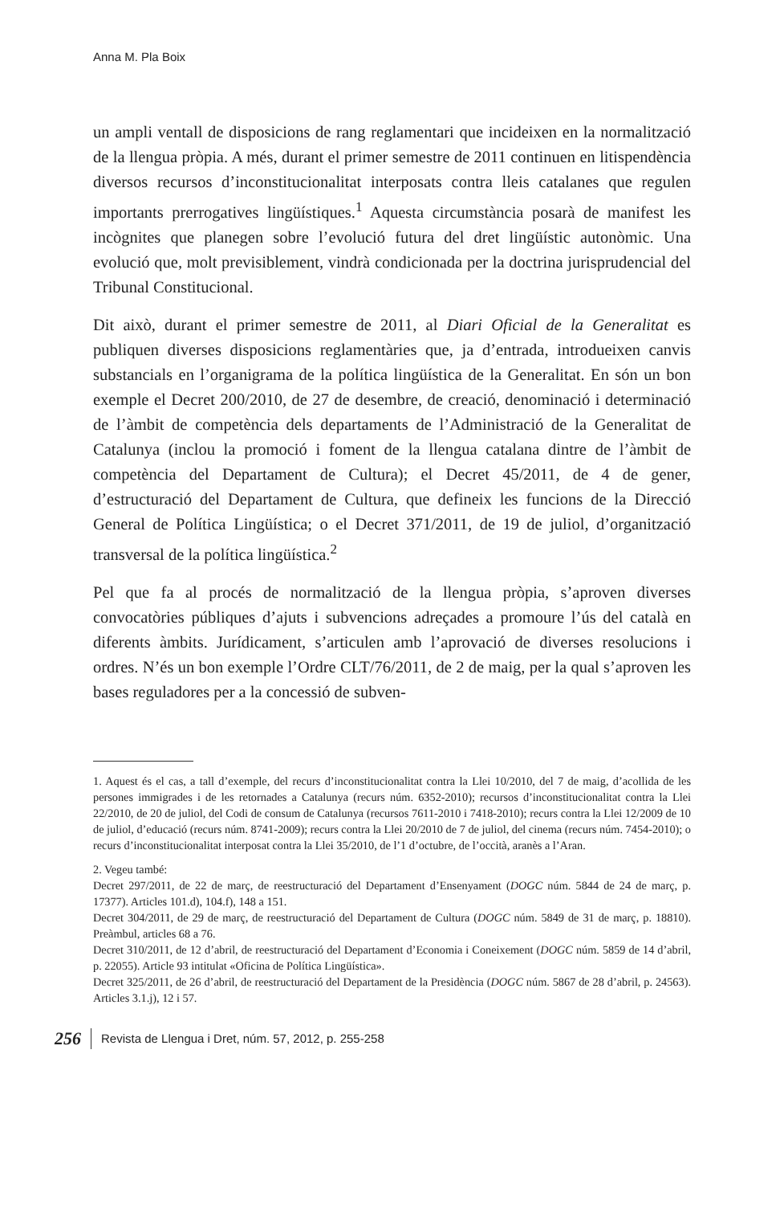Anna M. Pla Boix
un ampli ventall de disposicions de rang reglamentari que incideixen en la normalització de la llengua pròpia. A més, durant el primer semestre de 2011 continuen en litispendència diversos recursos d’inconstitucionalitat interposats contra lleis catalanes que regulen importants prerrogatives lingüístiques.<sup>1</sup> Aquesta circumstància posarà de manifest les incògnites que planegen sobre l’evolució futura del dret lingüístic autonòmic. Una evolució que, molt previsiblement, vindrà condicionada per la doctrina jurisprudencial del Tribunal Constitucional.
Dit això, durant el primer semestre de 2011, al Diari Oficial de la Generalitat es publiquen diverses disposicions reglamentàries que, ja d’entrada, introdueixen canvis substancials en l’organigrama de la política lingüística de la Generalitat. En són un bon exemple el Decret 200/2010, de 27 de desembre, de creació, denominació i determinació de l’àmbit de competència dels departaments de l’Administració de la Generalitat de Catalunya (inclou la promoció i foment de la llengua catalana dintre de l’àmbit de competència del Departament de Cultura); el Decret 45/2011, de 4 de gener, d’estructuració del Departament de Cultura, que defineix les funcions de la Direcció General de Política Lingüística; o el Decret 371/2011, de 19 de juliol, d’organització transversal de la política lingüística.<sup>2</sup>
Pel que fa al procés de normalització de la llengua pròpia, s’aproven diverses convocatòries públiques d’ajuts i subvencions adreçades a promoure l’ús del català en diferents àmbits. Jurídicament, s’articulen amb l’aprovació de diverses resolucions i ordres. N’és un bon exemple l’Ordre CLT/76/2011, de 2 de maig, per la qual s’aproven les bases reguladores per a la concessió de subven-
1. Aquest és el cas, a tall d’exemple, del recurs d’inconstitucionalitat contra la Llei 10/2010, del 7 de maig, d’acollida de les persones immigrades i de les retornades a Catalunya (recurs núm. 6352-2010); recursos d’inconstitucionalitat contra la Llei 22/2010, de 20 de juliol, del Codi de consum de Catalunya (recursos 7611-2010 i 7418-2010); recurs contra la Llei 12/2009 de 10 de juliol, d’educació (recurs núm. 8741-2009); recurs contra la Llei 20/2010 de 7 de juliol, del cinema (recurs núm. 7454-2010); o recurs d’inconstitucionalitat interposat contra la Llei 35/2010, de l’1 d’octubre, de l’occità, aranès a l’Aran.
2. Vegeu també:
Decret 297/2011, de 22 de març, de reestructuració del Departament d’Ensenyament (DOGC núm. 5844 de 24 de març, p. 17377). Articles 101.d), 104.f), 148 a 151.
Decret 304/2011, de 29 de març, de reestructuració del Departament de Cultura (DOGC núm. 5849 de 31 de març, p. 18810). Preàmbul, articles 68 a 76.
Decret 310/2011, de 12 d’abril, de reestructuració del Departament d’Economia i Coneixement (DOGC núm. 5859 de 14 d’abril, p. 22055). Article 93 intitulat «Oficina de Política Lingüística».
Decret 325/2011, de 26 d’abril, de reestructuració del Departament de la Presidència (DOGC núm. 5867 de 28 d’abril, p. 24563). Articles 3.1.j), 12 i 57.
256 Revista de Llengua i Dret, núm. 57, 2012, p. 255-258